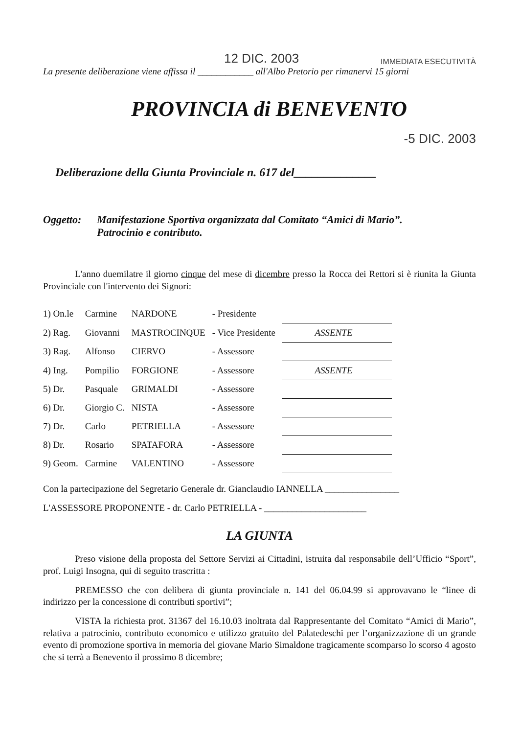12 DIC. 2003 IMMEDIATA ESECUTIVITÀ
La presente deliberazione viene affissa il ____________ all'Albo Pretorio per rimanervi 15 giorni
PROVINCIA di BENEVENTO
-5 DIC. 2003
Deliberazione della Giunta Provinciale n. 617 del______________
Oggetto: Manifestazione Sportiva organizzata dal Comitato “Amici di Mario”.
Patrocinio e contributo.
L'anno duemilatre il giorno cinque del mese di dicembre presso la Rocca dei Rettori si è riunita la Giunta Provinciale con l'intervento dei Signori:
| 1) On.le | Carmine | NARDONE | - Presidente | |
| 2) Rag. | Giovanni | MASTROCINQUE | - Vice Presidente | ASSENTE |
| 3) Rag. | Alfonso | CIERVO | - Assessore | |
| 4) Ing. | Pompilio | FORGIONE | - Assessore | ASSENTE |
| 5) Dr. | Pasquale | GRIMALDI | - Assessore | |
| 6) Dr. | Giorgio C. | NISTA | - Assessore | |
| 7) Dr. | Carlo | PETRIELLA | - Assessore | |
| 8) Dr. | Rosario | SPATAFORA | - Assessore | |
| 9) Geom. | Carmine | VALENTINO | - Assessore | |
Con la partecipazione del Segretario Generale dr. Gianclaudio IANNELLA ________________
L'ASSESSORE PROPONENTE - dr. Carlo PETRIELLA - ______________________
LA GIUNTA
Preso visione della proposta del Settore Servizi ai Cittadini, istruita dal responsabile dell’Ufficio “Sport”, prof. Luigi Insogna, qui di seguito trascritta :
PREMESSO che con delibera di giunta provinciale n. 141 del 06.04.99 si approvavano le “linee di indirizzo per la concessione di contributi sportivi”;
VISTA la richiesta prot. 31367 del 16.10.03 inoltrata dal Rappresentante del Comitato “Amici di Mario”, relativa a patrocinio, contributo economico e utilizzo gratuito del Palatedeschi per l’organizzazione di un grande evento di promozione sportiva in memoria del giovane Mario Simaldone tragicamente scomparso lo scorso 4 agosto che si terrà a Benevento il prossimo 8 dicembre;